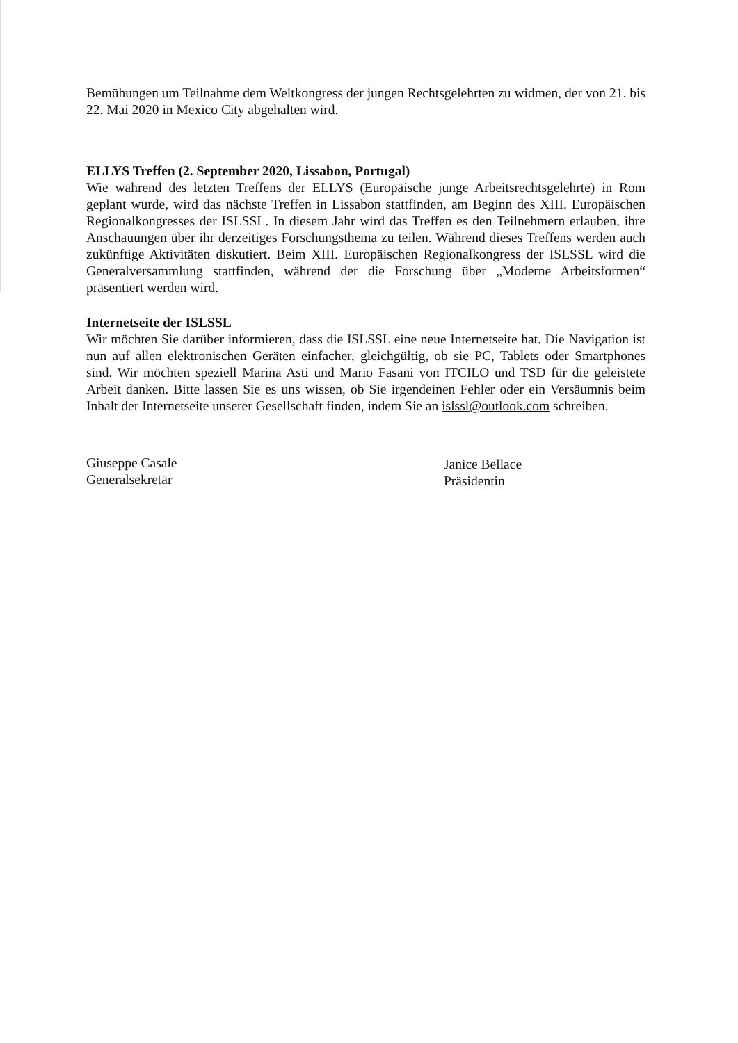Bemühungen um Teilnahme dem Weltkongress der jungen Rechtsgelehrten zu widmen, der von 21. bis 22. Mai 2020 in Mexico City abgehalten wird.
ELLYS Treffen (2. September 2020, Lissabon, Portugal)
Wie während des letzten Treffens der ELLYS (Europäische junge Arbeitsrechtsgelehrte) in Rom geplant wurde, wird das nächste Treffen in Lissabon stattfinden, am Beginn des XIII. Europäischen Regionalkongresses der ISLSSL. In diesem Jahr wird das Treffen es den Teilnehmern erlauben, ihre Anschauungen über ihr derzeitiges Forschungsthema zu teilen. Während dieses Treffens werden auch zukünftige Aktivitäten diskutiert. Beim XIII. Europäischen Regionalkongress der ISLSSL wird die Generalversammlung stattfinden, während der die Forschung über „Moderne Arbeitsformen“ präsentiert werden wird.
Internetseite der ISLSSL
Wir möchten Sie darüber informieren, dass die ISLSSL eine neue Internetseite hat. Die Navigation ist nun auf allen elektronischen Geräten einfacher, gleichgültig, ob sie PC, Tablets oder Smartphones sind. Wir möchten speziell Marina Asti und Mario Fasani von ITCILO und TSD für die geleistete Arbeit danken. Bitte lassen Sie es uns wissen, ob Sie irgendeinen Fehler oder ein Versäumnis beim Inhalt der Internetseite unserer Gesellschaft finden, indem Sie an islssl@outlook.com schreiben.
Giuseppe Casale
Generalsekretär
Janice Bellace
Präsidentin